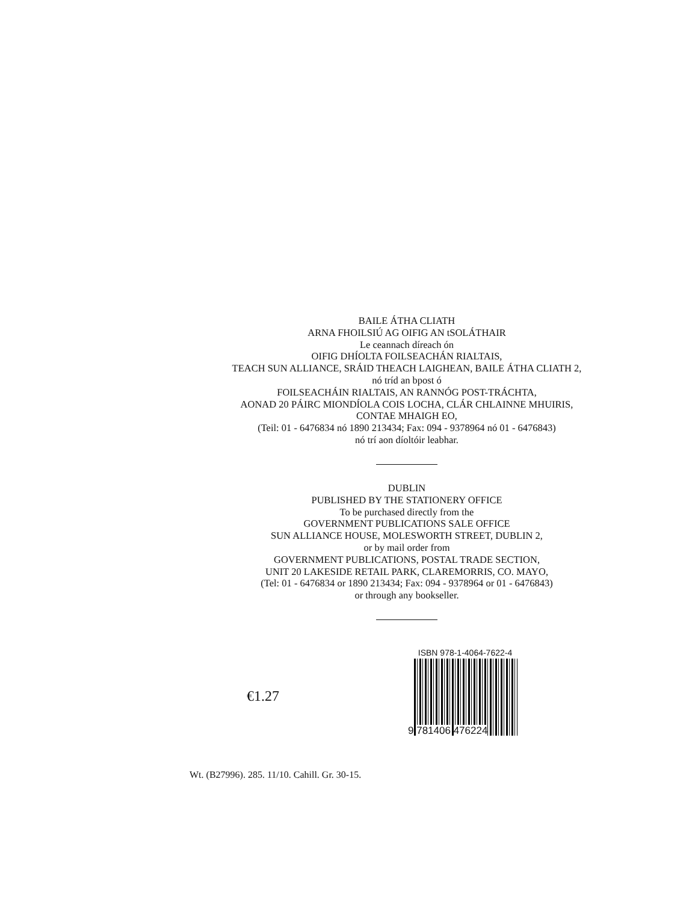BAILE ÁTHA CLIATH
ARNA FHOILSIÚ AG OIFIG AN tSOLÁTHAIR
Le ceannach díreach ón
OIFIG DHÍOLTA FOILSEACHÁN RIALTAIS,
TEACH SUN ALLIANCE, SRÁID THEACH LAIGHEAN, BAILE ÁTHA CLIATH 2,
nó tríd an bpost ó
FOILSEACHÁIN RIALTAIS, AN RANNÓG POST-TRÁCHTA,
AONAD 20 PÁIRC MIONDÍOLA COIS LOCHA, CLÁR CHLAINNE MHUIRIS,
CONTAE MHAIGH EO,
(Teil: 01 - 6476834 nó 1890 213434; Fax: 094 - 9378964 nó 01 - 6476843)
nó trí aon díoltóir leabhar.
DUBLIN
PUBLISHED BY THE STATIONERY OFFICE
To be purchased directly from the
GOVERNMENT PUBLICATIONS SALE OFFICE
SUN ALLIANCE HOUSE, MOLESWORTH STREET, DUBLIN 2,
or by mail order from
GOVERNMENT PUBLICATIONS, POSTAL TRADE SECTION,
UNIT 20 LAKESIDE RETAIL PARK, CLAREMORRIS, CO. MAYO,
(Tel: 01 - 6476834 or 1890 213434; Fax: 094 - 9378964 or 01 - 6476843)
or through any bookseller.
€1.27
ISBN 978-1-4064-7622-4
9 781406 476224
Wt. (B27996). 285. 11/10. Cahill. Gr. 30-15.